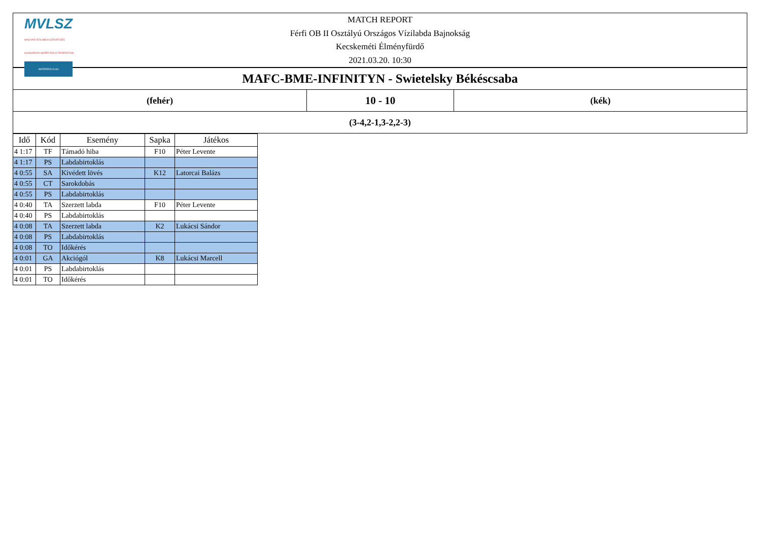MVLSZ
MAGYAR VÍZILABDA SZÖVETSÉG
HUNGARIAN WATER POLO FEDERATION
WATERPOLO.HU
MATCH REPORT
Férfi OB II Osztályú Országos Vízilabda Bajnokság
Kecskeméti Élményfürdő
2021.03.20. 10:30
MAFC-BME-INFINITYN - Swietelsky Békéscsaba
(fehér)
10 - 10
(kék)
(3-4,2-1,3-2,2-3)
| Idő | Kód | Esemény | Sapka | Játékos |
| --- | --- | --- | --- | --- |
| 4 1:17 | TF | Támadó hiba | F10 | Péter Levente |
| 4 1:17 | PS | Labdabirtoklás | | |
| 4 0:55 | SA | Kivédett lövés | K12 | Latorcai Balázs |
| 4 0:55 | CT | Sarokdobás | | |
| 4 0:55 | PS | Labdabirtoklás | | |
| 4 0:40 | TA | Szerzett labda | F10 | Péter Levente |
| 4 0:40 | PS | Labdabirtoklás | | |
| 4 0:08 | TA | Szerzett labda | K2 | Lukácsi Sándor |
| 4 0:08 | PS | Labdabirtoklás | | |
| 4 0:08 | TO | Időkérés | | |
| 4 0:01 | GA | Akciógól | K8 | Lukácsi Marcell |
| 4 0:01 | PS | Labdabirtoklás | | |
| 4 0:01 | TO | Időkérés | | |